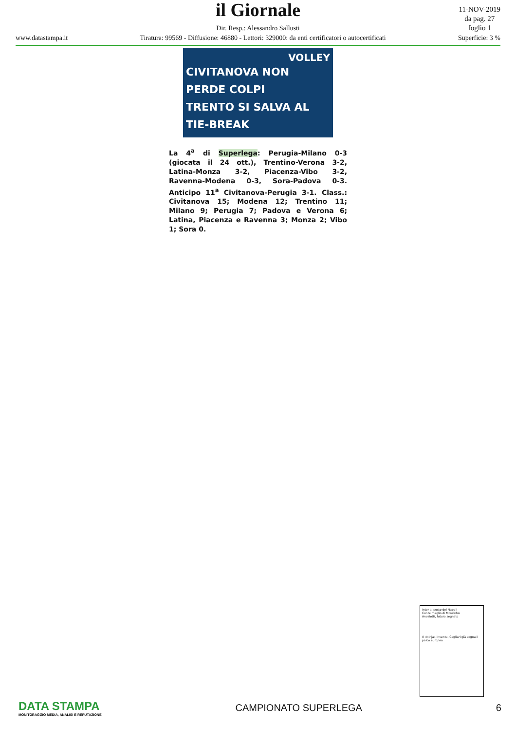il Giornale
Dir. Resp.: Alessandro Sallusti
www.datastampa.it Tiratura: 99569 - Diffusione: 46880 - Lettori: 329000: da enti certificatori o autocertificati Superficie: 3 %
11-NOV-2019
da pag. 27
foglio 1
VOLLEY
CIVITANOVA NON PERDE COLPI
TRENTO SI SALVA AL TIE-BREAK
La 4<sup>a</sup> di Superlega: Perugia-Milano 0-3 (giocata il 24 ott.), Trentino-Verona 3-2, Latina-Monza 3-2, Piacenza-Vibo 3-2, Ravenna-Modena 0-3, Sora-Padova 0-3. Anticipo 11<sup>a</sup> Civitanova-Perugia 3-1. Class.: Civitanova 15; Modena 12; Trentino 11; Milano 9; Perugia 7; Padova e Verona 6; Latina, Piacenza e Ravenna 3; Monza 2; Vibo 1; Sora 0.
Inter al posto del Napoli
Conte meglio di Mourinho
Ancelotti, futuro segnato
Il «Ninja» inventa, Cagliari già sogna il palco europeo
DATA STAMPA
MONITORAGGIO MEDIA, ANALISI E REPUTAZIONE
CAMPIONATO SUPERLEGA 6